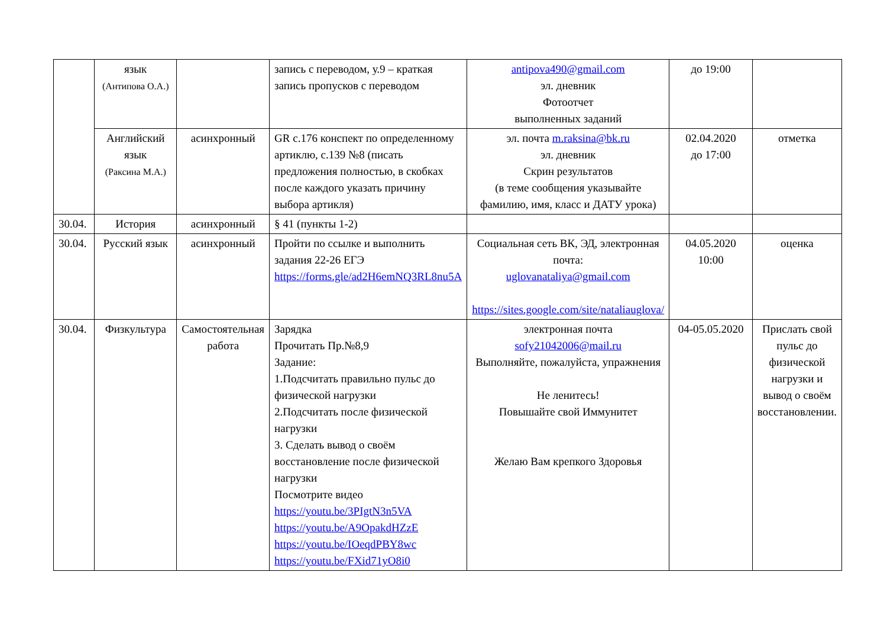| | язык (Антипова О.А.) | | запись с переводом, у.9 – краткая запись пропусков с переводом | antipova490@gmail.com эл. дневник Фотоотчет выполненных заданий | до 19:00 | |
| | Английский язык (Раксина М.А.) | асинхронный | GR с.176 конспект по определенному артиклю, с.139 №8 (писать предложения полностью, в скобках после каждого указать причину выбора артикля) | эл. почта m.raksina@bk.ru эл. дневник Скрин результатов (в теме сообщения указывайте фамилию, имя, класс и ДАТУ урока) | 02.04.2020 до 17:00 | отметка |
| 30.04. | История | асинхронный | § 41 (пункты 1-2) | | | |
| 30.04. | Русский язык | асинхронный | Пройти по ссылке и выполнить задания 22-26 ЕГЭ https://forms.gle/ad2H6emNQ3RL8nu5A | Социальная сеть ВК, ЭД, электронная почта: uglovanataliya@gmail.com https://sites.google.com/site/nataliauglova/ | 04.05.2020 10:00 | оценка |
| 30.04. | Физкультура | Самостоятельная работа | Зарядка Прочитать Пр.№8,9 Задание: 1.Подсчитать правильно пульс до физической нагрузки 2.Подсчитать после физической нагрузки 3. Сделать вывод о своём восстановление после физической нагрузки Посмотрите видео https://youtu.be/3PIgtN3n5VA https://youtu.be/A9OpakdHZzE https://youtu.be/IOeqdPBY8wc https://youtu.be/FXid71yO8i0 | электронная почта sofy21042006@mail.ru Выполняйте, пожалуйста, упражнения Не ленитесь! Повышайте свой Иммунитет Желаю Вам крепкого Здоровья | 04-05.05.2020 | Прислать свой пульс до физической нагрузки и вывод о своём восстановлении. |